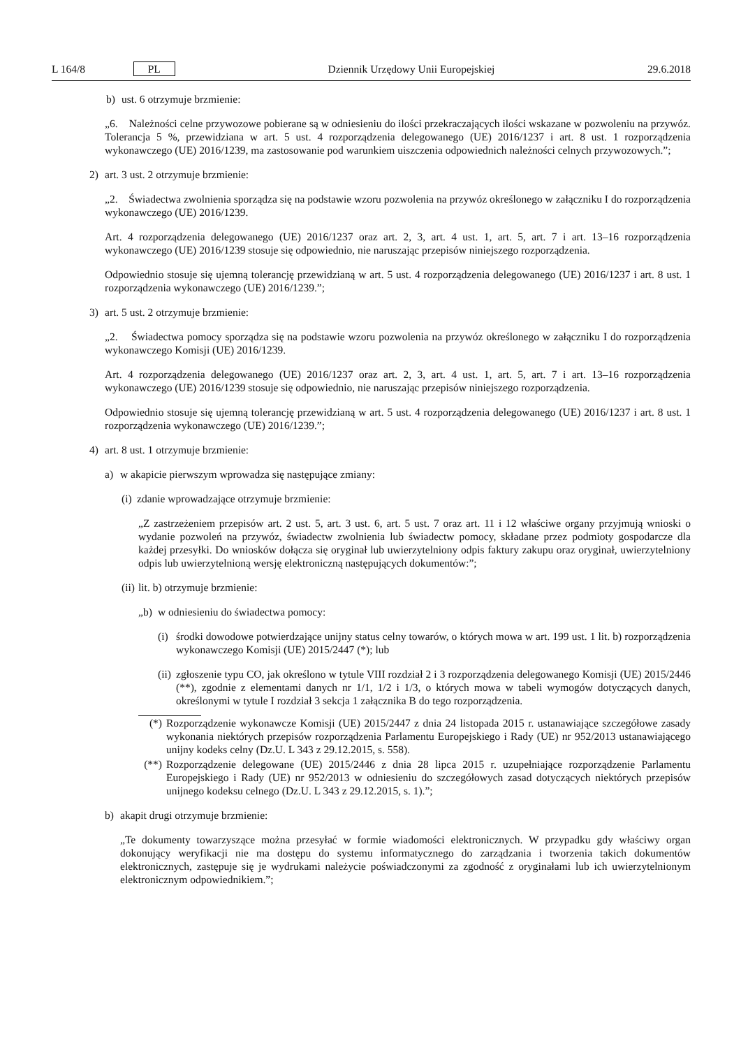L 164/8 PL Dziennik Urzędowy Unii Europejskiej 29.6.2018
b) ust. 6 otrzymuje brzmienie:
„6. Należności celne przywozowe pobierane są w odniesieniu do ilości przekraczających ilości wskazane w pozwoleniu na przywóz. Tolerancja 5 %, przewidziana w art. 5 ust. 4 rozporządzenia delegowanego (UE) 2016/1237 i art. 8 ust. 1 rozporządzenia wykonawczego (UE) 2016/1239, ma zastosowanie pod warunkiem uiszczenia odpowiednich należności celnych przywozowych.”;
2) art. 3 ust. 2 otrzymuje brzmienie:
„2. Świadectwa zwolnienia sporządza się na podstawie wzoru pozwolenia na przywóz określonego w załączniku I do rozporządzenia wykonawczego (UE) 2016/1239.
Art. 4 rozporządzenia delegowanego (UE) 2016/1237 oraz art. 2, 3, art. 4 ust. 1, art. 5, art. 7 i art. 13–16 rozporządzenia wykonawczego (UE) 2016/1239 stosuje się odpowiednio, nie naruszając przepisów niniejszego rozporządzenia.
Odpowiednio stosuje się ujemną tolerancję przewidzianą w art. 5 ust. 4 rozporządzenia delegowanego (UE) 2016/1237 i art. 8 ust. 1 rozporządzenia wykonawczego (UE) 2016/1239.”;
3) art. 5 ust. 2 otrzymuje brzmienie:
„2. Świadectwa pomocy sporządza się na podstawie wzoru pozwolenia na przywóz określonego w załączniku I do rozporządzenia wykonawczego Komisji (UE) 2016/1239.
Art. 4 rozporządzenia delegowanego (UE) 2016/1237 oraz art. 2, 3, art. 4 ust. 1, art. 5, art. 7 i art. 13–16 rozporządzenia wykonawczego (UE) 2016/1239 stosuje się odpowiednio, nie naruszając przepisów niniejszego rozporządzenia.
Odpowiednio stosuje się ujemną tolerancję przewidzianą w art. 5 ust. 4 rozporządzenia delegowanego (UE) 2016/1237 i art. 8 ust. 1 rozporządzenia wykonawczego (UE) 2016/1239.”;
4) art. 8 ust. 1 otrzymuje brzmienie:
a) w akapicie pierwszym wprowadza się następujące zmiany:
(i) zdanie wprowadzające otrzymuje brzmienie:
„Z zastrzeżeniem przepisów art. 2 ust. 5, art. 3 ust. 6, art. 5 ust. 7 oraz art. 11 i 12 właściwe organy przyjmują wnioski o wydanie pozwoleń na przywóz, świadectw zwolnienia lub świadectw pomocy, składane przez podmioty gospodarcze dla każdej przesyłki. Do wniosków dołącza się oryginał lub uwierzytelniony odpis faktury zakupu oraz oryginał, uwierzytelniony odpis lub uwierzytelnioną wersję elektroniczną następujących dokumentów:”;
(ii) lit. b) otrzymuje brzmienie:
„b) w odniesieniu do świadectwa pomocy:
(i) środki dowodowe potwierdzające unijny status celny towarów, o których mowa w art. 199 ust. 1 lit. b) rozporządzenia wykonawczego Komisji (UE) 2015/2447 (*); lub
(ii) zgłoszenie typu CO, jak określono w tytule VIII rozdział 2 i 3 rozporządzenia delegowanego Komisji (UE) 2015/2446 (**), zgodnie z elementami danych nr 1/1, 1/2 i 1/3, o których mowa w tabeli wymogów dotyczących danych, określonymi w tytule I rozdział 3 sekcja 1 załącznika B do tego rozporządzenia.
(*) Rozporządzenie wykonawcze Komisji (UE) 2015/2447 z dnia 24 listopada 2015 r. ustanawiające szczegółowe zasady wykonania niektórych przepisów rozporządzenia Parlamentu Europejskiego i Rady (UE) nr 952/2013 ustanawiającego unijny kodeks celny (Dz.U. L 343 z 29.12.2015, s. 558).
(**) Rozporządzenie delegowane (UE) 2015/2446 z dnia 28 lipca 2015 r. uzupełniające rozporządzenie Parlamentu Europejskiego i Rady (UE) nr 952/2013 w odniesieniu do szczegółowych zasad dotyczących niektórych przepisów unijnego kodeksu celnego (Dz.U. L 343 z 29.12.2015, s. 1).”;
b) akapit drugi otrzymuje brzmienie:
„Te dokumenty towarzyszące można przesyłać w formie wiadomości elektronicznych. W przypadku gdy właściwy organ dokonujący weryfikacji nie ma dostępu do systemu informatycznego do zarządzania i tworzenia takich dokumentów elektronicznych, zastępuje się je wydrukami należycie poświadczonymi za zgodność z oryginałami lub ich uwierzytelnionym elektronicznym odpowiednikiem.”;